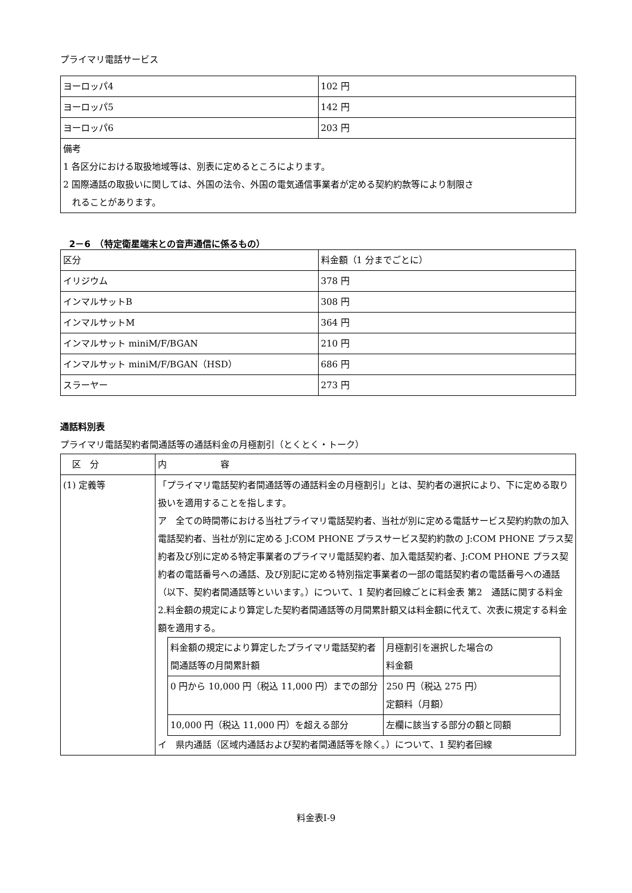プライマリ電話サービス
| ヨーロッパ4 | 102 円 |
| ヨーロッパ5 | 142 円 |
| ヨーロッパ6 | 203 円 |
| 備考 1 各区分における取扱地域等は、別表に定めるところによります。 2 国際通話の取扱いに関しては、外国の法令、外国の電気通信事業者が定める契約約款等により制限さ れることがあります。 | |
　2－6　（特定衛星端末との音声通信に係るもの）
| 区分 | 料金額（1 分までごとに） |
| イリジウム | 378 円 |
| インマルサットB | 308 円 |
| インマルサットM | 364 円 |
| インマルサット miniM/F/BGAN | 210 円 |
| インマルサット miniM/F/BGAN（HSD） | 686 円 |
| スラーヤー | 273 円 |
通話料別表
プライマリ電話契約者間通話等の通話料金の月極割引（とくとく・トーク）
| 区 分 | 内 容 |
| (1) 定義等 | 「プライマリ電話契約者間通話等の通話料金の月極割引」とは、契約者の選択により、下に定める取り扱いを適用することを指します。 ア 全ての時間帯における当社プライマリ電話契約者、当社が別に定める電話サービス契約約款の加入電話契約者、当社が別に定める J:COM PHONE プラスサービス契約約款の J:COM PHONE プラス契約者及び別に定める特定事業者のプライマリ電話契約者、加入電話契約者、J:COM PHONE プラス契約者の電話番号への通話、及び別記に定める特別指定事業者の一部の電話契約者の電話番号への通話（以下、契約者間通話等といいます。）について、1 契約者回線ごとに料金表 第2 通話に関する料金 2.料金額の規定により算定した契約者間通話等の月間累計額又は料金額に代えて、次表に規定する料金額を適用する。 / 料金額の規定により算定したプライマリ電話契約者間通話等の月間累計額 / 月極割引を選択した場合の 料金額 / / 0 円から 10,000 円（税込 11,000 円）までの部分 / 250 円（税込 275 円） 定額料（月額） / / 10,000 円（税込 11,000 円）を超える部分 / 左欄に該当する部分の額と同額 / イ 県内通話（区域内通話および契約者間通話等を除く。）について、1 契約者回線 |
料金表Ⅰ-9